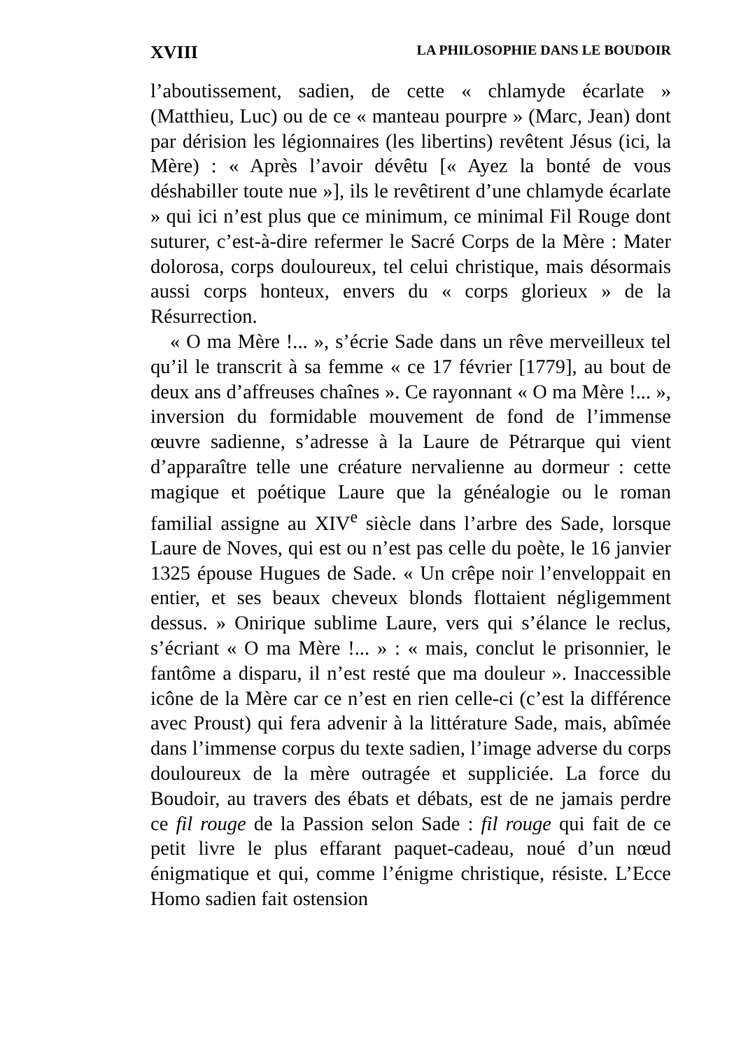XVIII LA PHILOSOPHIE DANS LE BOUDOIR
l’aboutissement, sadien, de cette « chlamyde écarlate » (Matthieu, Luc) ou de ce « manteau pourpre » (Marc, Jean) dont par dérision les légionnaires (les libertins) revêtent Jésus (ici, la Mère) : « Après l’avoir dévêtu [« Ayez la bonté de vous déshabiller toute nue »], ils le revêtirent d’une chlamyde écarlate » qui ici n’est plus que ce minimum, ce minimal Fil Rouge dont suturer, c’est-à-dire refermer le Sacré Corps de la Mère : Mater dolorosa, corps douloureux, tel celui christique, mais désormais aussi corps honteux, envers du « corps glorieux » de la Résurrection.
« O ma Mère !... », s’écrie Sade dans un rêve merveilleux tel qu’il le transcrit à sa femme « ce 17 février [1779], au bout de deux ans d’affreuses chaînes ». Ce rayonnant « O ma Mère !... », inversion du formidable mouvement de fond de l’immense œuvre sadienne, s’adresse à la Laure de Pétrarque qui vient d’apparaître telle une créature nervalienne au dormeur : cette magique et poétique Laure que la généalogie ou le roman familial assigne au XIV<sup>e</sup> siècle dans l’arbre des Sade, lorsque Laure de Noves, qui est ou n’est pas celle du poète, le 16 janvier 1325 épouse Hugues de Sade. « Un crêpe noir l’enveloppait en entier, et ses beaux cheveux blonds flottaient négligemment dessus. » Onirique sublime Laure, vers qui s’élance le reclus, s’écriant « O ma Mère !... » : « mais, conclut le prisonnier, le fantôme a disparu, il n’est resté que ma douleur ». Inaccessible icône de la Mère car ce n’est en rien celle-ci (c’est la différence avec Proust) qui fera advenir à la littérature Sade, mais, abîmée dans l’immense corpus du texte sadien, l’image adverse du corps douloureux de la mère outragée et suppliciée. La force du Boudoir, au travers des ébats et débats, est de ne jamais perdre ce fil rouge de la Passion selon Sade : fil rouge qui fait de ce petit livre le plus effarant paquet-cadeau, noué d’un nœud énigmatique et qui, comme l’énigme christique, résiste. L’Ecce Homo sadien fait ostension